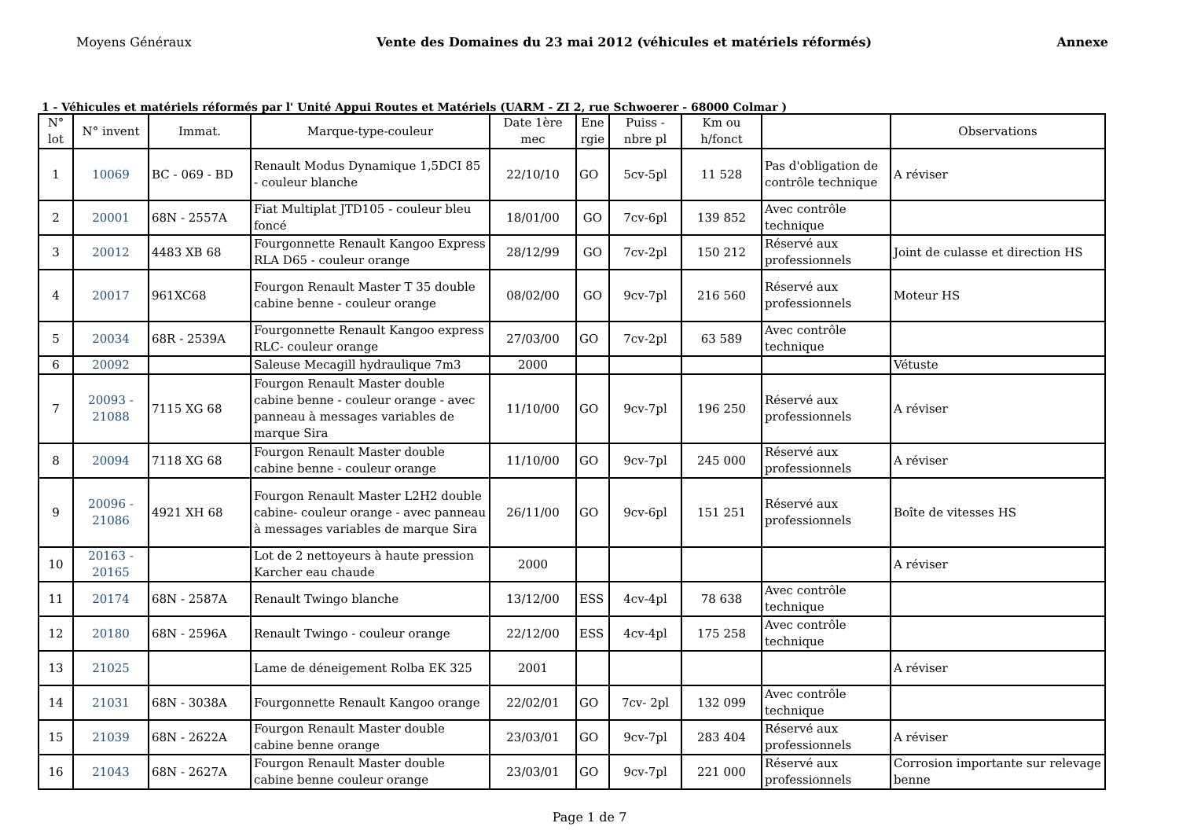Moyens Généraux Vente des Domaines du 23 mai 2012 (véhicules et matériels réformés) Annexe
1 - Véhicules et matériels réformés par l' Unité Appui Routes et Matériels (UARM - ZI 2, rue Schwoerer - 68000 Colmar )
| N° lot | N° invent | Immat. | Marque-type-couleur | Date 1ère mec | Ene rgie | Puiss - nbre pl | Km ou h/fonct | | Observations |
| --- | --- | --- | --- | --- | --- | --- | --- | --- | --- |
| 1 | 10069 | BC - 069 - BD | Renault Modus Dynamique 1,5DCI 85 - couleur blanche | 22/10/10 | GO | 5cv-5pl | 11 528 | Pas d'obligation de contrôle technique | A réviser |
| 2 | 20001 | 68N - 2557A | Fiat Multiplat JTD105 - couleur bleu foncé | 18/01/00 | GO | 7cv-6pl | 139 852 | Avec contrôle technique | |
| 3 | 20012 | 4483 XB 68 | Fourgonnette Renault Kangoo Express RLA D65 - couleur orange | 28/12/99 | GO | 7cv-2pl | 150 212 | Réservé aux professionnels | Joint de culasse et direction HS |
| 4 | 20017 | 961XC68 | Fourgon Renault Master T 35 double cabine benne - couleur orange | 08/02/00 | GO | 9cv-7pl | 216 560 | Réservé aux professionnels | Moteur HS |
| 5 | 20034 | 68R - 2539A | Fourgonnette Renault Kangoo express RLC- couleur orange | 27/03/00 | GO | 7cv-2pl | 63 589 | Avec contrôle technique | |
| 6 | 20092 | | Saleuse Mecagill hydraulique 7m3 | 2000 | | | | | Vétuste |
| 7 | 20093 - 21088 | 7115 XG 68 | Fourgon Renault Master double cabine benne - couleur orange - avec panneau à messages variables de marque Sira | 11/10/00 | GO | 9cv-7pl | 196 250 | Réservé aux professionnels | A réviser |
| 8 | 20094 | 7118 XG 68 | Fourgon Renault Master double cabine benne - couleur orange | 11/10/00 | GO | 9cv-7pl | 245 000 | Réservé aux professionnels | A réviser |
| 9 | 20096 - 21086 | 4921 XH 68 | Fourgon Renault Master L2H2 double cabine- couleur orange - avec panneau à messages variables de marque Sira | 26/11/00 | GO | 9cv-6pl | 151 251 | Réservé aux professionnels | Boîte de vitesses HS |
| 10 | 20163 - 20165 | | Lot de 2 nettoyeurs à haute pression Karcher eau chaude | 2000 | | | | | A réviser |
| 11 | 20174 | 68N - 2587A | Renault Twingo blanche | 13/12/00 | ESS | 4cv-4pl | 78 638 | Avec contrôle technique | |
| 12 | 20180 | 68N - 2596A | Renault Twingo - couleur orange | 22/12/00 | ESS | 4cv-4pl | 175 258 | Avec contrôle technique | |
| 13 | 21025 | | Lame de déneigement Rolba EK 325 | 2001 | | | | | A réviser |
| 14 | 21031 | 68N - 3038A | Fourgonnette Renault Kangoo orange | 22/02/01 | GO | 7cv- 2pl | 132 099 | Avec contrôle technique | |
| 15 | 21039 | 68N - 2622A | Fourgon Renault Master double cabine benne orange | 23/03/01 | GO | 9cv-7pl | 283 404 | Réservé aux professionnels | A réviser |
| 16 | 21043 | 68N - 2627A | Fourgon Renault Master double cabine benne couleur orange | 23/03/01 | GO | 9cv-7pl | 221 000 | Réservé aux professionnels | Corrosion importante sur relevage benne |
Page 1 de 7